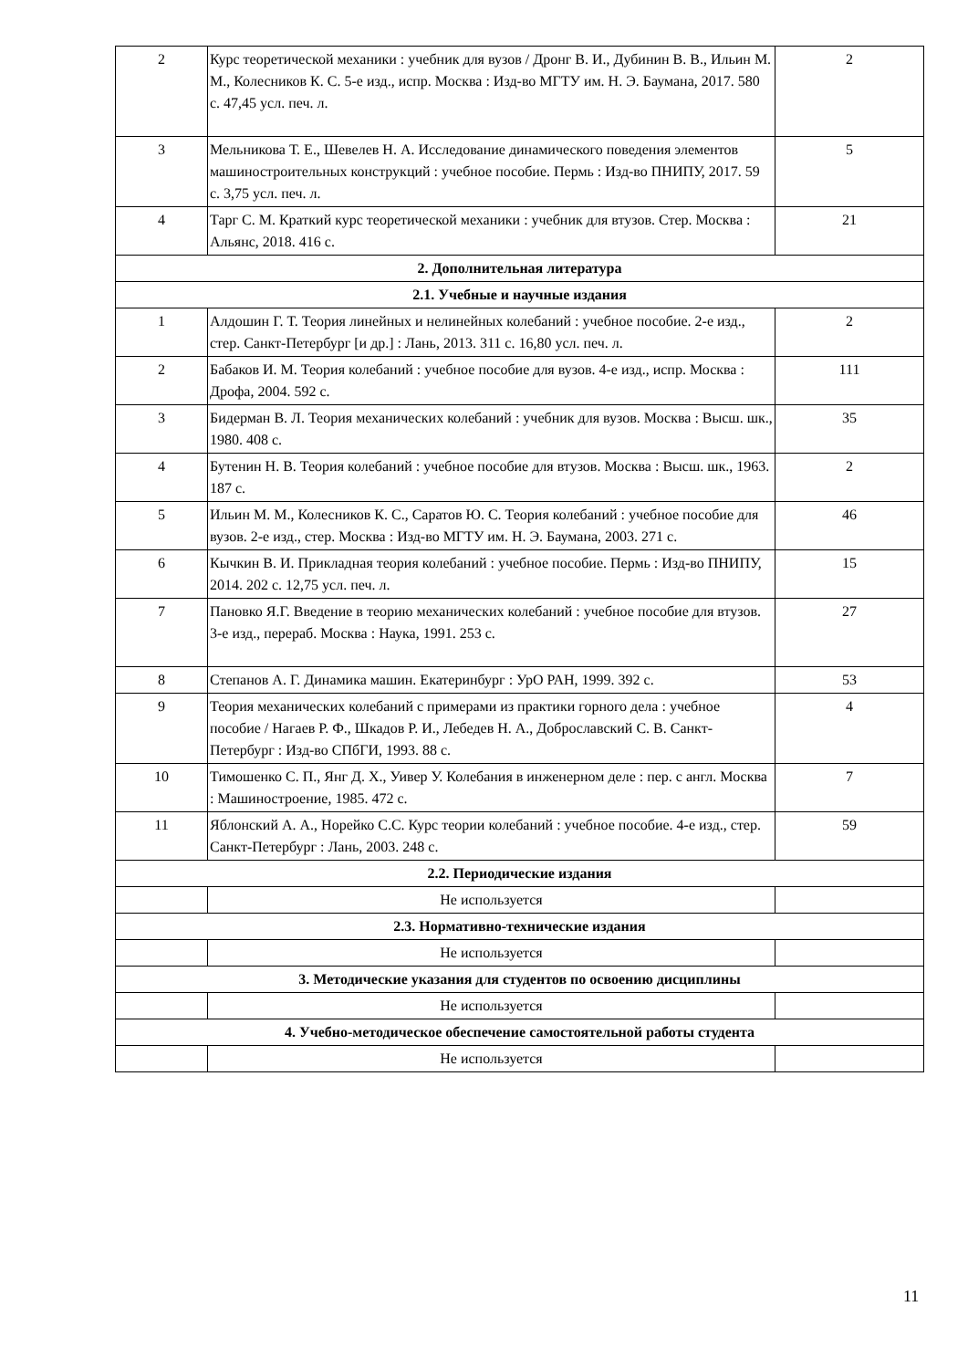| 2 | Курс теоретической механики : учебник для вузов / Дронг В. И., Дубинин В. В., Ильин М. М., Колесников К. С. 5-е изд., испр. Москва : Изд-во МГТУ им. Н. Э. Баумана, 2017. 580 с. 47,45 усл. печ. л. | 2 |
| 3 | Мельникова Т. Е., Шевелев Н. А. Исследование динамического поведения элементов машиностроительных конструкций : учебное пособие. Пермь : Изд-во ПНИПУ, 2017. 59 с. 3,75 усл. печ. л. | 5 |
| 4 | Тарг С. М. Краткий курс теоретической механики : учебник для втузов. Стер. Москва : Альянс, 2018. 416 с. | 21 |
| 2. Дополнительная литература | | |
| 2.1. Учебные и научные издания | | |
| 1 | Алдошин Г. Т. Теория линейных и нелинейных колебаний : учебное пособие. 2-е изд., стер. Санкт-Петербург [и др.] : Лань, 2013. 311 с. 16,80 усл. печ. л. | 2 |
| 2 | Бабаков И. М. Теория колебаний : учебное пособие для вузов. 4-е изд., испр. Москва : Дрофа, 2004. 592 с. | 111 |
| 3 | Бидерман В. Л. Теория механических колебаний : учебник для вузов. Москва : Высш. шк., 1980. 408 с. | 35 |
| 4 | Бутенин Н. В. Теория колебаний : учебное пособие для втузов. Москва : Высш. шк., 1963. 187 с. | 2 |
| 5 | Ильин М. М., Колесников К. С., Саратов Ю. С. Теория колебаний : учебное пособие для вузов. 2-е изд., стер. Москва : Изд-во МГТУ им. Н. Э. Баумана, 2003. 271 с. | 46 |
| 6 | Кычкин В. И. Прикладная теория колебаний : учебное пособие. Пермь : Изд-во ПНИПУ, 2014. 202 с. 12,75 усл. печ. л. | 15 |
| 7 | Пановко Я.Г. Введение в теорию механических колебаний : учебное пособие для втузов. 3-е изд., перераб. Москва : Наука, 1991. 253 с. | 27 |
| 8 | Степанов А. Г. Динамика машин. Екатеринбург : УрО РАН, 1999. 392 с. | 53 |
| 9 | Теория механических колебаний с примерами из практики горного дела : учебное пособие / Нагаев Р. Ф., Шкадов Р. И., Лебедев Н. А., Доброславский С. В. Санкт-Петербург : Изд-во СПбГИ, 1993. 88 с. | 4 |
| 10 | Тимошенко С. П., Янг Д. Х., Уивер У. Колебания в инженерном деле : пер. с англ. Москва : Машиностроение, 1985. 472 с. | 7 |
| 11 | Яблонский А. А., Норейко С.С. Курс теории колебаний : учебное пособие. 4-е изд., стер. Санкт-Петербург : Лань, 2003. 248 с. | 59 |
| 2.2. Периодические издания | | |
| | Не используется | |
| 2.3. Нормативно-технические издания | | |
| | Не используется | |
| 3. Методические указания для студентов по освоению дисциплины | | |
| | Не используется | |
| 4. Учебно-методическое обеспечение самостоятельной работы студента | | |
| | Не используется | |
11